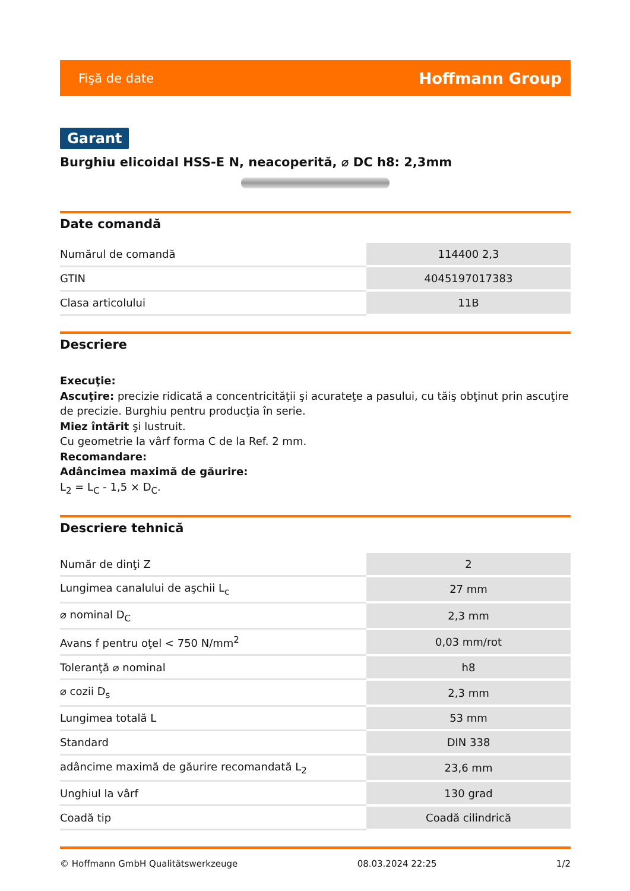Fişă de date Hoffmann Group
Garant
Burghiu elicoidal HSS-E N, neacoperită, ⌀ DC h8: 2,3mm
Date comandă
| Numărul de comandă | 114400 2,3 |
| GTIN | 4045197017383 |
| Clasa articolului | 11B |
Descriere
Execuţie:
Ascuţire: precizie ridicată a concentricităţii şi acurateţe a pasului, cu tăiş obţinut prin ascuţire de precizie. Burghiu pentru producţia în serie.
Miez întărit şi lustruit.
Cu geometrie la vârf forma C de la Ref. 2 mm.
Recomandare:
Adâncimea maximă de găurire:
L<sub>2</sub> = L<sub>C</sub> - 1,5 × D<sub>C</sub>.
Descriere tehnică
| Număr de dinţi Z | 2 |
| Lungimea canalului de aşchii L<sub>c</sub> | 27 mm |
| ⌀ nominal D<sub>C</sub> | 2,3 mm |
| Avans f pentru oţel < 750 N/mm<sup>2</sup> | 0,03 mm/rot |
| Toleranţă ⌀ nominal | h8 |
| ⌀ cozii D<sub>s</sub> | 2,3 mm |
| Lungimea totală L | 53 mm |
| Standard | DIN 338 |
| adâncime maximă de găurire recomandată L<sub>2</sub> | 23,6 mm |
| Unghiul la vârf | 130 grad |
| Coadă tip | Coadă cilindrică |
© Hoffmann GmbH Qualitätswerkzeuge 08.03.2024 22:25 1/2